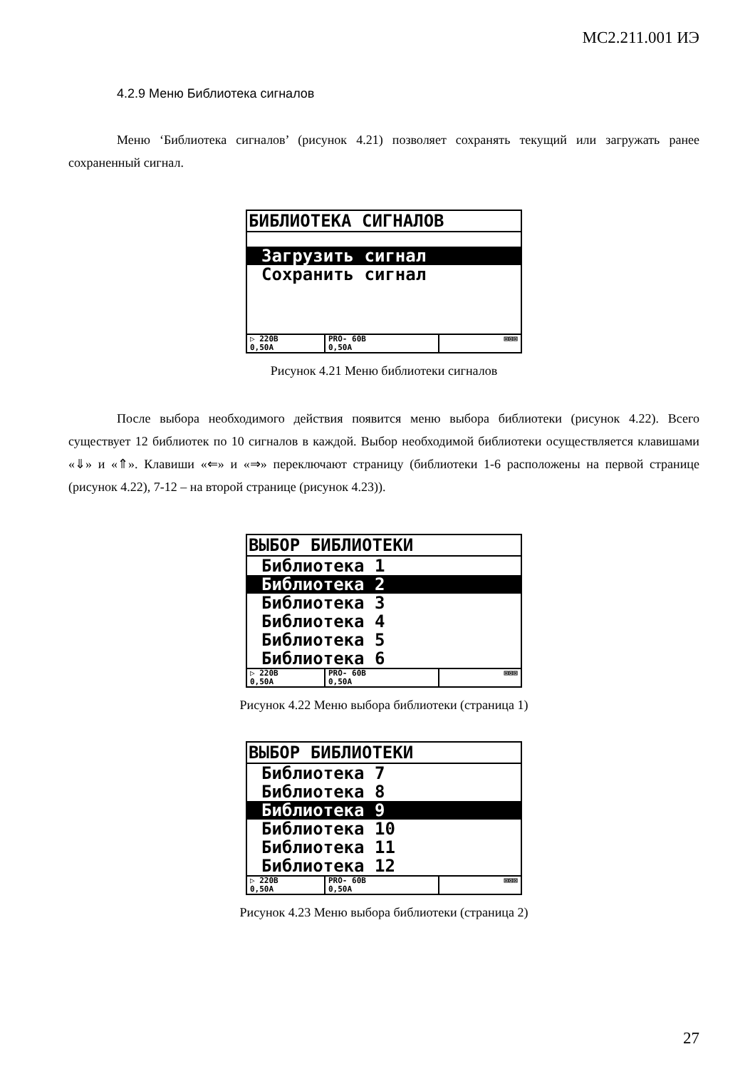МС2.211.001 ИЭ
4.2.9 Меню Библиотека сигналов
Меню ‘Библиотека сигналов’ (рисунок 4.21) позволяет сохранять текущий или загружать ранее сохраненный сигнал.
БИБЛИОТЕКА СИГНАЛОВ
Загрузить сигнал
Сохранить сигнал
▷ 220В
0,50А
PRO- 60В
0,50А
⊠⊠⊠
Рисунок 4.21 Меню библиотеки сигналов
После выбора необходимого действия появится меню выбора библиотеки (рисунок 4.22). Всего существует 12 библиотек по 10 сигналов в каждой. Выбор необходимой библиотеки осуществляется клавишами «⇓» и «⇑». Клавиши «⇐» и «⇒» переключают страницу (библиотеки 1-6 расположены на первой странице (рисунок 4.22), 7-12 – на второй странице (рисунок 4.23)).
ВЫБОР БИБЛИОТЕКИ
Библиотека 1
Библиотека 2
Библиотека 3
Библиотека 4
Библиотека 5
Библиотека 6
▷ 220В
0,50А
PRO- 60В
0,50А
⊠⊠⊠
Рисунок 4.22 Меню выбора библиотеки (страница 1)
ВЫБОР БИБЛИОТЕКИ
Библиотека 7
Библиотека 8
Библиотека 9
Библиотека 10
Библиотека 11
Библиотека 12
▷ 220В
0,50А
PRO- 60В
0,50А
⊠⊠⊠
Рисунок 4.23 Меню выбора библиотеки (страница 2)
27